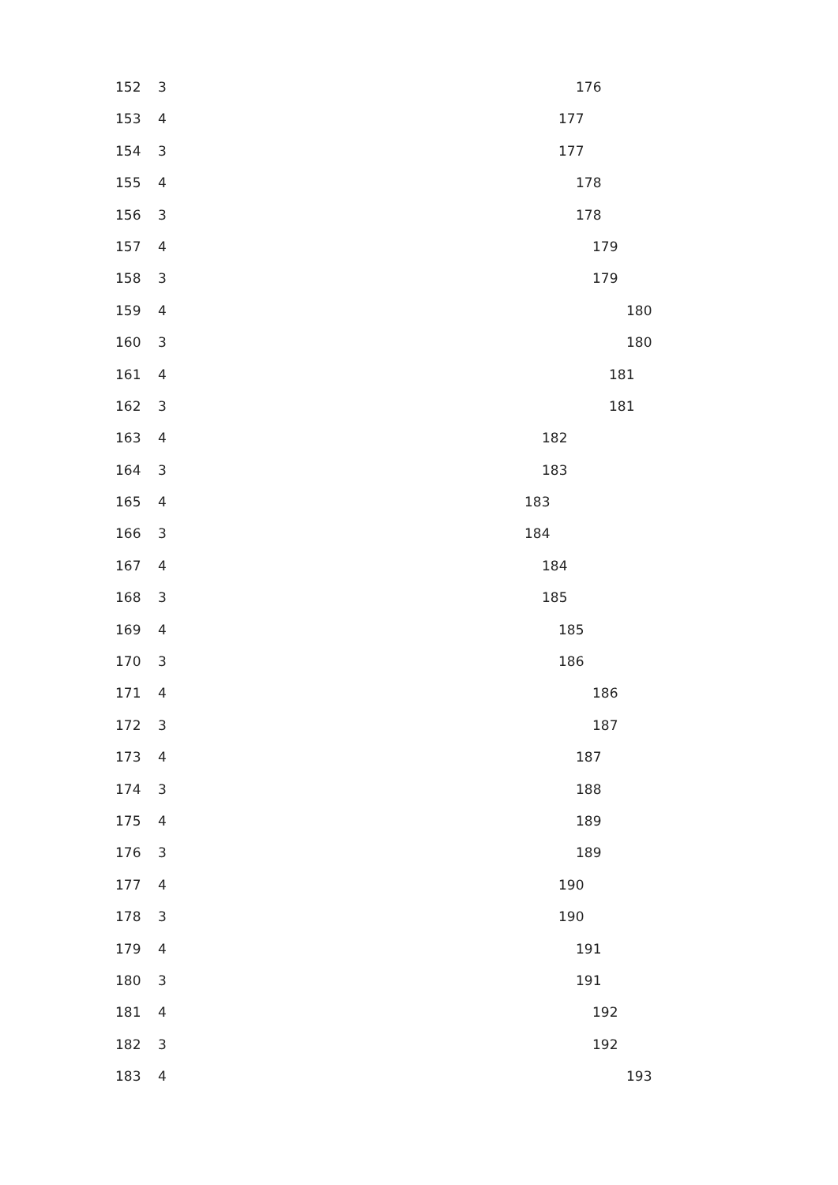152 3 176
153 4 177
154 3 177
155 4 178
156 3 178
157 4 179
158 3 179
159 4 180
160 3 180
161 4 181
162 3 181
163 4 182
164 3 183
165 4 183
166 3 184
167 4 184
168 3 185
169 4 185
170 3 186
171 4 186
172 3 187
173 4 187
174 3 188
175 4 189
176 3 189
177 4 190
178 3 190
179 4 191
180 3 191
181 4 192
182 3 192
183 4 193